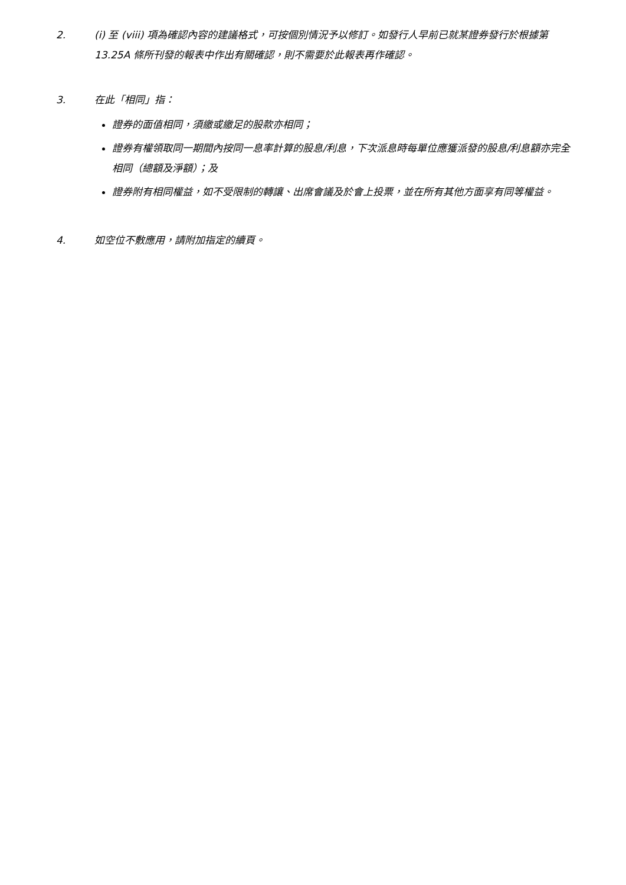2. (i) 至 (viii) 項為確認內容的建議格式，可按個別情況予以修訂。如發行人早前已就某證券發行於根據第 13.25A 條所刊發的報表中作出有關確認，則不需要於此報表再作確認。
3. 在此「相同」指：
證券的面值相同，須繳或繳足的股款亦相同；
證券有權領取同一期間內按同一息率計算的股息/利息，下次派息時每單位應獲派發的股息/利息額亦完全相同（總額及淨額）；及
證券附有相同權益，如不受限制的轉讓、出席會議及於會上投票，並在所有其他方面享有同等權益。
4. 如空位不敷應用，請附加指定的續頁。